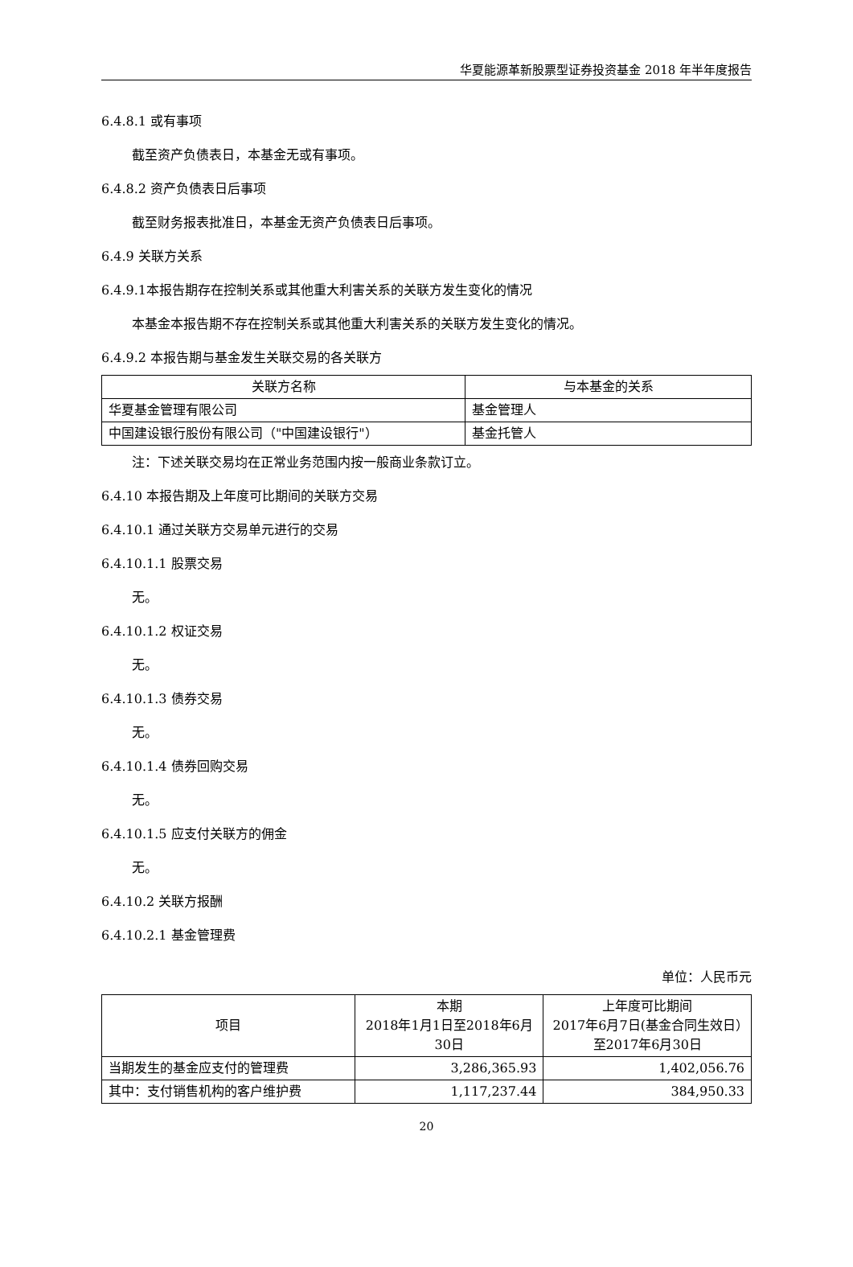华夏能源革新股票型证券投资基金 2018 年半年度报告
6.4.8.1 或有事项
截至资产负债表日，本基金无或有事项。
6.4.8.2 资产负债表日后事项
截至财务报表批准日，本基金无资产负债表日后事项。
6.4.9 关联方关系
6.4.9.1本报告期存在控制关系或其他重大利害关系的关联方发生变化的情况
本基金本报告期不存在控制关系或其他重大利害关系的关联方发生变化的情况。
6.4.9.2 本报告期与基金发生关联交易的各关联方
| 关联方名称 | 与本基金的关系 |
| --- | --- |
| 华夏基金管理有限公司 | 基金管理人 |
| 中国建设银行股份有限公司（"中国建设银行"） | 基金托管人 |
注：下述关联交易均在正常业务范围内按一般商业条款订立。
6.4.10 本报告期及上年度可比期间的关联方交易
6.4.10.1 通过关联方交易单元进行的交易
6.4.10.1.1 股票交易
无。
6.4.10.1.2 权证交易
无。
6.4.10.1.3 债券交易
无。
6.4.10.1.4 债券回购交易
无。
6.4.10.1.5 应支付关联方的佣金
无。
6.4.10.2 关联方报酬
6.4.10.2.1 基金管理费
单位：人民币元
| 项目 | 本期 2018年1月1日至2018年6月30日 | 上年度可比期间 2017年6月7日(基金合同生效日）至2017年6月30日 |
| --- | --- | --- |
| 当期发生的基金应支付的管理费 | 3,286,365.93 | 1,402,056.76 |
| 其中：支付销售机构的客户维护费 | 1,117,237.44 | 384,950.33 |
20